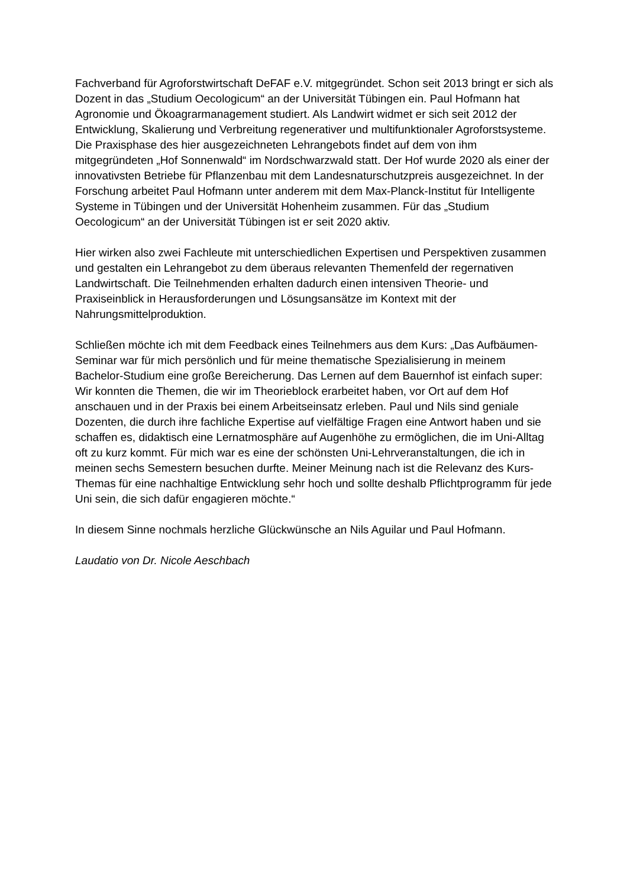Fachverband für Agroforstwirtschaft DeFAF e.V. mitgegründet. Schon seit 2013 bringt er sich als Dozent in das „Studium Oecologicum“ an der Universität Tübingen ein. Paul Hofmann hat Agronomie und Ökoagrarmanagement studiert. Als Landwirt widmet er sich seit 2012 der Entwicklung, Skalierung und Verbreitung regenerativer und multifunktionaler Agroforstsysteme. Die Praxisphase des hier ausgezeichneten Lehrangebots findet auf dem von ihm mitgegründeten „Hof Sonnenwald“ im Nordschwarzwald statt. Der Hof wurde 2020 als einer der innovativsten Betriebe für Pflanzenbau mit dem Landesnaturschutzpreis ausgezeichnet. In der Forschung arbeitet Paul Hofmann unter anderem mit dem Max-Planck-Institut für Intelligente Systeme in Tübingen und der Universität Hohenheim zusammen. Für das „Studium Oecologicum“ an der Universität Tübingen ist er seit 2020 aktiv.
Hier wirken also zwei Fachleute mit unterschiedlichen Expertisen und Perspektiven zusammen und gestalten ein Lehrangebot zu dem überaus relevanten Themenfeld der regernativen Landwirtschaft. Die Teilnehmenden erhalten dadurch einen intensiven Theorie- und Praxiseinblick in Herausforderungen und Lösungsansätze im Kontext mit der Nahrungsmittelproduktion.
Schließen möchte ich mit dem Feedback eines Teilnehmers aus dem Kurs: „Das Aufbäumen-Seminar war für mich persönlich und für meine thematische Spezialisierung in meinem Bachelor-Studium eine große Bereicherung. Das Lernen auf dem Bauernhof ist einfach super: Wir konnten die Themen, die wir im Theorieblock erarbeitet haben, vor Ort auf dem Hof anschauen und in der Praxis bei einem Arbeitseinsatz erleben. Paul und Nils sind geniale Dozenten, die durch ihre fachliche Expertise auf vielfältige Fragen eine Antwort haben und sie schaffen es, didaktisch eine Lernatmosphäre auf Augenhöhe zu ermöglichen, die im Uni-Alltag oft zu kurz kommt. Für mich war es eine der schönsten Uni-Lehrveranstaltungen, die ich in meinen sechs Semestern besuchen durfte. Meiner Meinung nach ist die Relevanz des Kurs-Themas für eine nachhaltige Entwicklung sehr hoch und sollte deshalb Pflichtprogramm für jede Uni sein, die sich dafür engagieren möchte.“
In diesem Sinne nochmals herzliche Glückwünsche an Nils Aguilar und Paul Hofmann.
Laudatio von Dr. Nicole Aeschbach